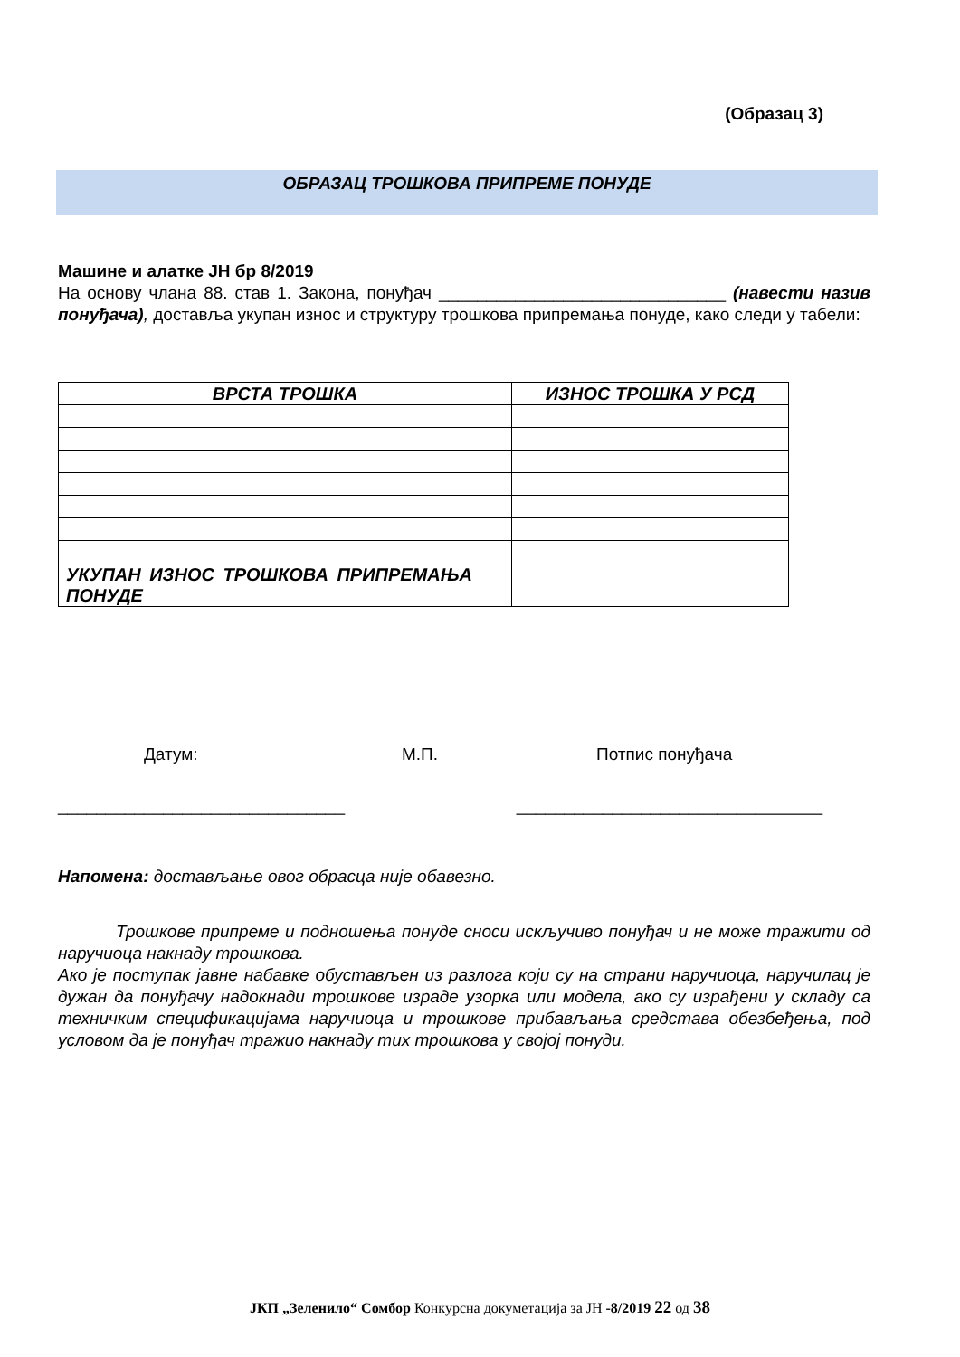(Образац 3)
ОБРАЗАЦ ТРОШКОВА ПРИПРЕМЕ ПОНУДЕ
Машине и алатке ЈН бр 8/2019
На основу члана 88. став 1. Закона, понуђач ______________________________ (навести назив понуђача), доставља укупан износ и структуру трошкова припремања понуде, како следи у табели:
| ВРСТА ТРОШКА | ИЗНОС ТРОШКА У РСД |
| --- | --- |
| УКУПАН ИЗНОС ТРОШКОВА ПРИПРЕМАЊА ПОНУДЕ | |
Датум: М.П. Потпис понуђача
______________________________ ________________________________
Напомена: достављање овог обрасца није обавезно.
Трошкове припреме и подношења понуде сноси искључиво понуђач и не може тражити од наручиоца накнаду трошкова.
Ако је поступак јавне набавке обустављен из разлога који су на страни наручиоца, наручилац је дужан да понуђачу надокнади трошкове израде узорка или модела, ако су израђени у складу са техничким спецификацијама наручиоца и трошкове прибављања средстава обезбеђења, под условом да је понуђач тражио накнаду тих трошкова у својој понуди.
ЈКП „Зеленило“ Сомбор Конкурсна докуметација за ЈН -8/2019 22 од 38